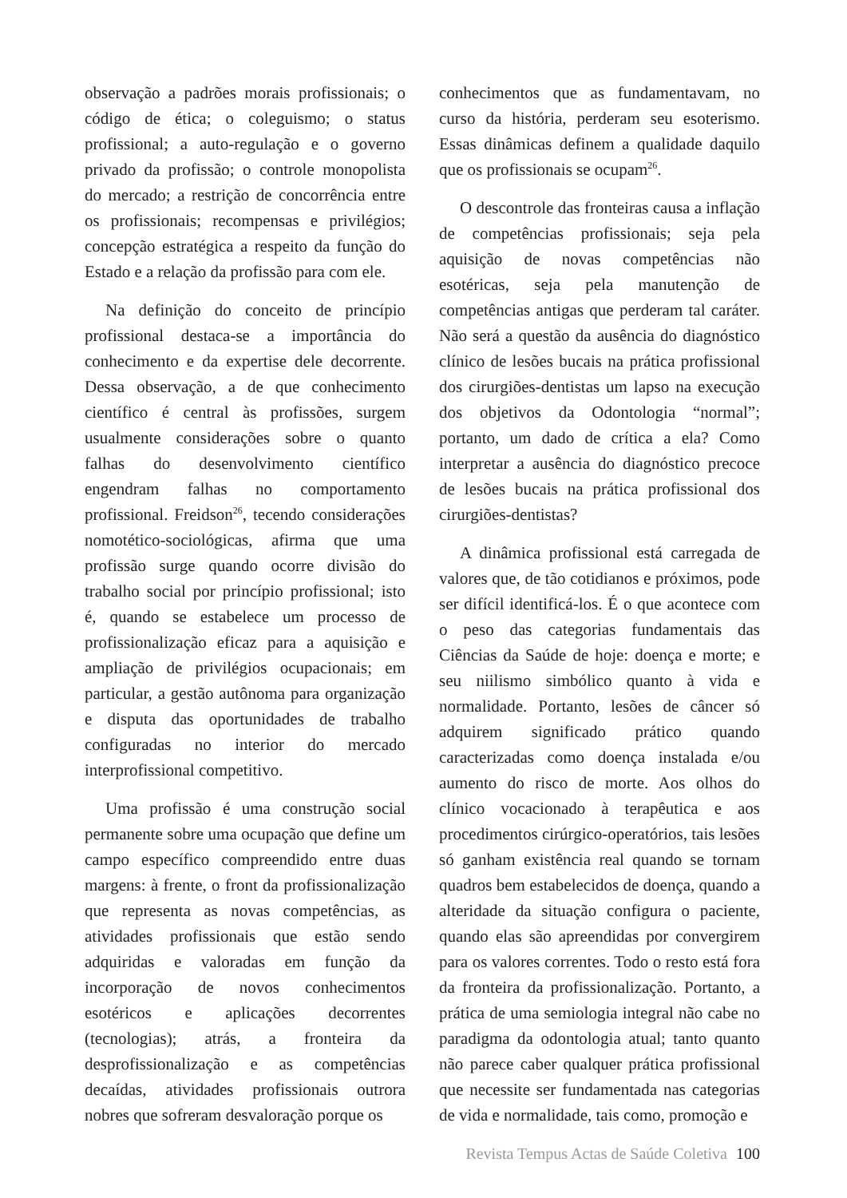observação a padrões morais profissionais; o código de ética; o coleguismo; o status profissional; a auto-regulação e o governo privado da profissão; o controle monopolista do mercado; a restrição de concorrência entre os profissionais; recompensas e privilégios; concepção estratégica a respeito da função do Estado e a relação da profissão para com ele.
Na definição do conceito de princípio profissional destaca-se a importância do conhecimento e da expertise dele decorrente. Dessa observação, a de que conhecimento científico é central às profissões, surgem usualmente considerações sobre o quanto falhas do desenvolvimento científico engendram falhas no comportamento profissional. Freidson<sup>26</sup>, tecendo considerações nomotético-sociológicas, afirma que uma profissão surge quando ocorre divisão do trabalho social por princípio profissional; isto é, quando se estabelece um processo de profissionalização eficaz para a aquisição e ampliação de privilégios ocupacionais; em particular, a gestão autônoma para organização e disputa das oportunidades de trabalho configuradas no interior do mercado interprofissional competitivo.
Uma profissão é uma construção social permanente sobre uma ocupação que define um campo específico compreendido entre duas margens: à frente, o front da profissionalização que representa as novas competências, as atividades profissionais que estão sendo adquiridas e valoradas em função da incorporação de novos conhecimentos esotéricos e aplicações decorrentes (tecnologias); atrás, a fronteira da desprofissionalização e as competências decaídas, atividades profissionais outrora nobres que sofreram desvaloração porque os
conhecimentos que as fundamentavam, no curso da história, perderam seu esoterismo. Essas dinâmicas definem a qualidade daquilo que os profissionais se ocupam<sup>26</sup>.
O descontrole das fronteiras causa a inflação de competências profissionais; seja pela aquisição de novas competências não esotéricas, seja pela manutenção de competências antigas que perderam tal caráter. Não será a questão da ausência do diagnóstico clínico de lesões bucais na prática profissional dos cirurgiões-dentistas um lapso na execução dos objetivos da Odontologia “normal”; portanto, um dado de crítica a ela? Como interpretar a ausência do diagnóstico precoce de lesões bucais na prática profissional dos cirurgiões-dentistas?
A dinâmica profissional está carregada de valores que, de tão cotidianos e próximos, pode ser difícil identificá-los. É o que acontece com o peso das categorias fundamentais das Ciências da Saúde de hoje: doença e morte; e seu niilismo simbólico quanto à vida e normalidade. Portanto, lesões de câncer só adquirem significado prático quando caracterizadas como doença instalada e/ou aumento do risco de morte. Aos olhos do clínico vocacionado à terapêutica e aos procedimentos cirúrgico-operatórios, tais lesões só ganham existência real quando se tornam quadros bem estabelecidos de doença, quando a alteridade da situação configura o paciente, quando elas são apreendidas por convergirem para os valores correntes. Todo o resto está fora da fronteira da profissionalização. Portanto, a prática de uma semiologia integral não cabe no paradigma da odontologia atual; tanto quanto não parece caber qualquer prática profissional que necessite ser fundamentada nas categorias de vida e normalidade, tais como, promoção e
Revista Tempus Actas de Saúde Coletiva 100